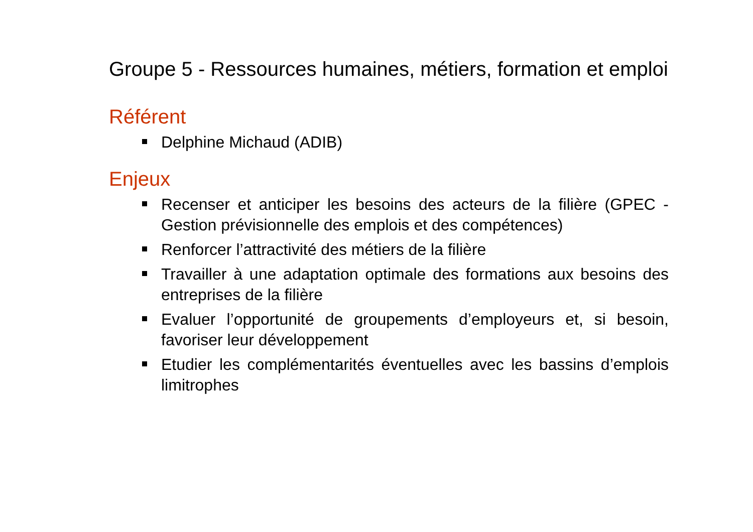Groupe 5 - Ressources humaines, métiers, formation et emploi
Référent
Delphine Michaud (ADIB)
Enjeux
Recenser et anticiper les besoins des acteurs de la filière (GPEC - Gestion prévisionnelle des emplois et des compétences)
Renforcer l’attractivité des métiers de la filière
Travailler à une adaptation optimale des formations aux besoins des entreprises de la filière
Evaluer l’opportunité de groupements d’employeurs et, si besoin, favoriser leur développement
Etudier les complémentarités éventuelles avec les bassins d’emplois limitrophes